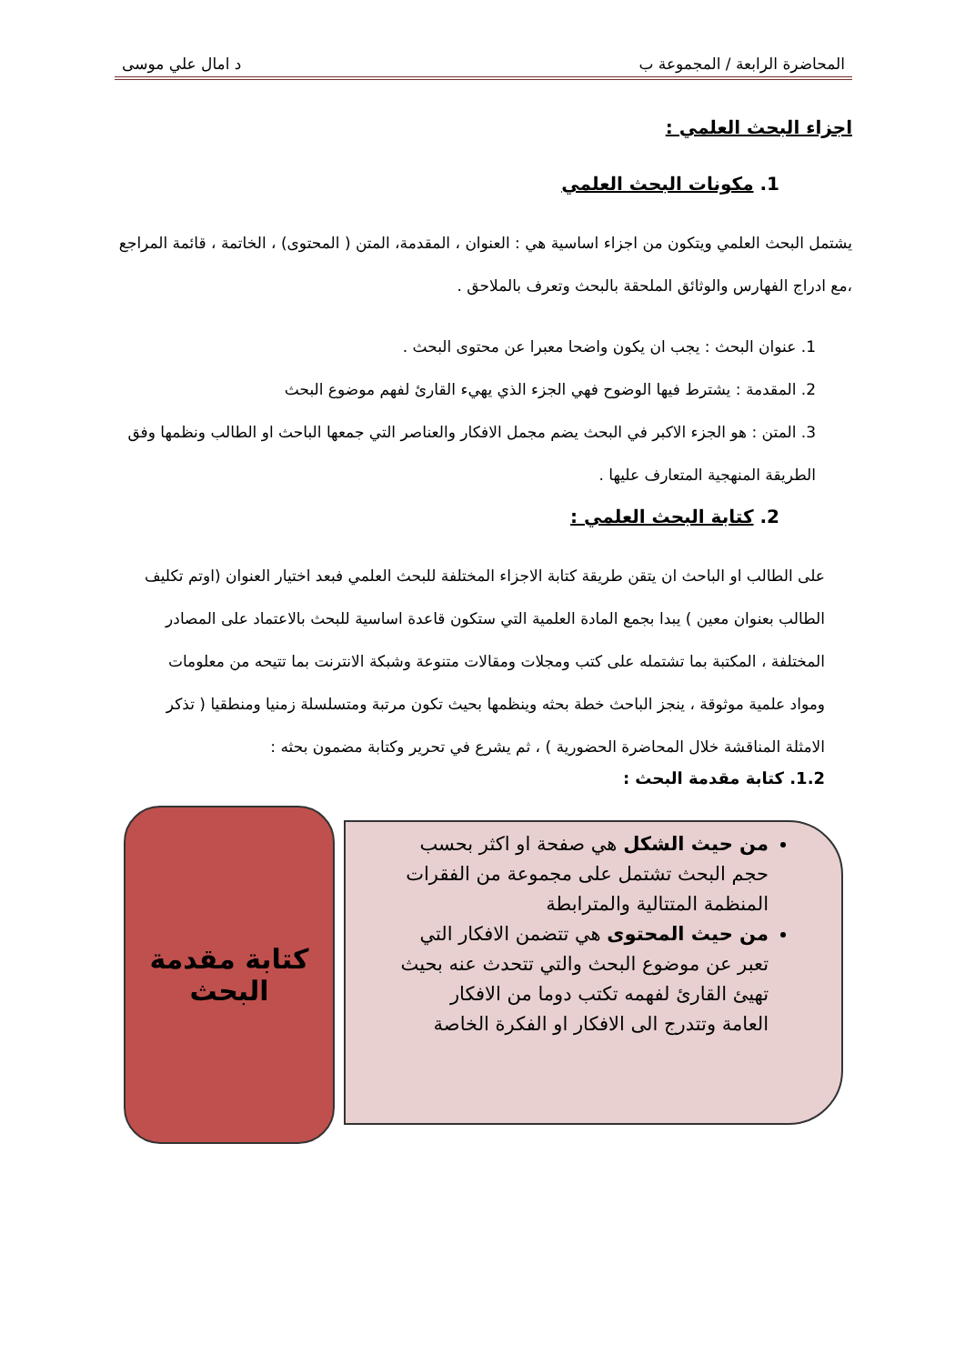المحاضرة الرابعة / المجموعة ب د امال علي موسى
اجزاء البحث العلمي :
1. مكونات البحث العلمي
يشتمل البحث العلمي ويتكون من اجزاء اساسية هي : العنوان ، المقدمة، المتن ( المحتوى) ، الخاتمة ، قائمة المراجع ،مع ادراج الفهارس والوثائق الملحقة بالبحث وتعرف بالملاحق .
1. عنوان البحث : يجب ان يكون واضحا معبرا عن محتوى البحث .
2. المقدمة : يشترط فيها الوضوح فهي الجزء الذي يهيء القارئ لفهم موضوع البحث
3. المتن : هو الجزء الاكبر في البحث يضم مجمل الافكار والعناصر التي جمعها الباحث او الطالب ونظمها وفق الطريقة المنهجية المتعارف عليها .
2. كتابة البحث العلمي :
على الطالب او الباحث ان يتقن طريقة كتابة الاجزاء المختلفة للبحث العلمي فبعد اختيار العنوان (اوتم تكليف الطالب بعنوان معين ) يبدا بجمع المادة العلمية التي ستكون قاعدة اساسية للبحث بالاعتماد على المصادر المختلفة ، المكتبة بما تشتمله على كتب ومجلات ومقالات متنوعة وشبكة الانترنت بما تتيحه من معلومات ومواد علمية موثوقة ، ينجز الباحث خطة بحثه وينظمها بحيث تكون مرتبة ومتسلسلة زمنيا ومنطقيا ( تذكر الامثلة المناقشة خلال المحاضرة الحضورية ) ، ثم يشرع في تحرير وكتابة مضمون بحثه :
1.2. كتابة مقدمة البحث :
كتابة مقدمة البحث
من حيث الشكل هي صفحة او اكثر بحسب حجم البحث تشتمل على مجموعة من الفقرات المنظمة المتتالية والمترابطة
من حيث المحتوى هي تتضمن الافكار التي تعبر عن موضوع البحث والتي تتحدث عنه بحيث تهيئ القارئ لفهمه تكتب دوما من الافكار العامة وتتدرج الى الافكار او الفكرة الخاصة